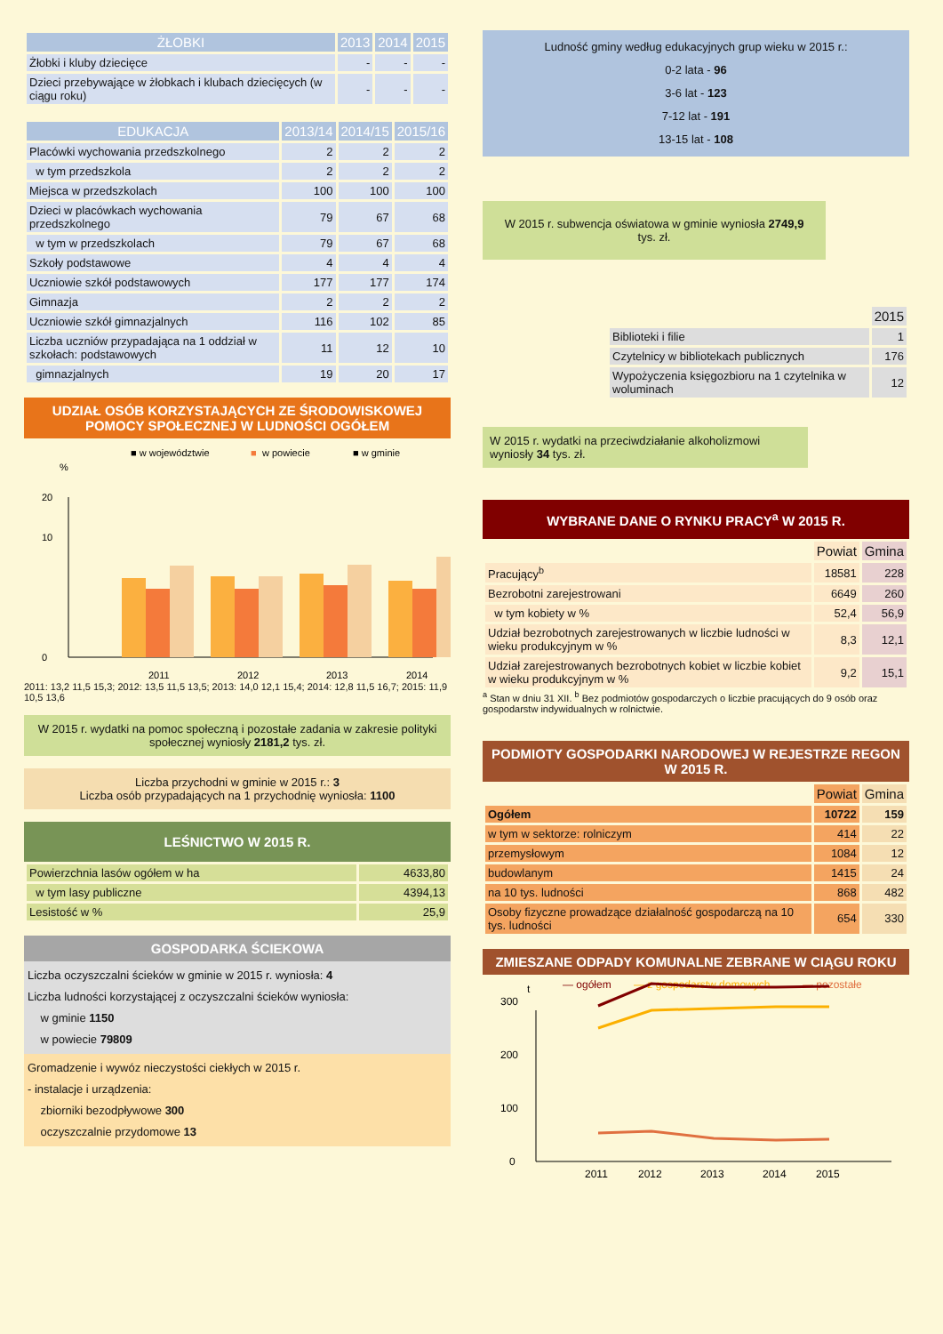| ŻŁOBKI | 2013 | 2014 | 2015 |
| --- | --- | --- | --- |
| Żłobki i kluby dziecięce | - | - | - |
| Dzieci przebywające w żłobkach i klubach dziecięcych (w ciągu roku) | - | - | - |
| EDUKACJA | 2013/14 | 2014/15 | 2015/16 |
| --- | --- | --- | --- |
| Placówki wychowania przedszkolnego | 2 | 2 | 2 |
| w tym przedszkola | 2 | 2 | 2 |
| Miejsca w przedszkolach | 100 | 100 | 100 |
| Dzieci w placówkach wychowania przedszkolnego | 79 | 67 | 68 |
| w tym w przedszkolach | 79 | 67 | 68 |
| Szkoły podstawowe | 4 | 4 | 4 |
| Uczniowie szkół podstawowych | 177 | 177 | 174 |
| Gimnazja | 2 | 2 | 2 |
| Uczniowie szkół gimnazjalnych | 116 | 102 | 85 |
| Liczba uczniów przypadająca na 1 oddział w szkołach: podstawowych | 11 | 12 | 10 |
| gimnazjalnych | 19 | 20 | 17 |
UDZIAŁ OSÓB KORZYSTAJĄCYCH ZE ŚRODOWISKOWEJ POMOCY SPOŁECZNEJ W LUDNOŚCI OGÓŁEM
■ w województwie
■
w powiecie
■ w gminie
%
0
20
10
2011
2012
2013
2014
2011: 13,2 11,5 15,3; 2012: 13,5 11,5 13,5; 2013: 14,0 12,1 15,4; 2014: 12,8 11,5 16,7; 2015: 11,9 10,5 13,6
W 2015 r. wydatki na pomoc społeczną i pozostałe zadania w zakresie polityki społecznej wyniosły 2181,2 tys. zł.
Liczba przychodni w gminie w 2015 r.: 3
Liczba osób przypadających na 1 przychodnię wyniosła: 1100
LEŚNICTWO W 2015 R.
| Powierzchnia lasów ogółem w ha | 4633,80 |
| w tym lasy publiczne | 4394,13 |
| Lesistość w % | 25,9 |
GOSPODARKA ŚCIEKOWA
Liczba oczyszczalni ścieków w gminie w 2015 r. wyniosła: 4
Liczba ludności korzystającej z oczyszczalni ścieków wyniosła:
w gminie 1150
w powiecie 79809
Gromadzenie i wywóz nieczystości ciekłych w 2015 r.
- instalacje i urządzenia:
zbiorniki bezodpływowe 300
oczyszczalnie przydomowe 13
Ludność gminy według edukacyjnych grup wieku w 2015 r.:
0-2 lata - 96
3-6 lat - 123
7-12 lat - 191
13-15 lat - 108
W 2015 r. subwencja oświatowa w gminie wyniosła 2749,9 tys. zł.
| | 2015 |
| Biblioteki i filie | 1 |
| Czytelnicy w bibliotekach publicznych | 176 |
| Wypożyczenia księgozbioru na 1 czytelnika w woluminach | 12 |
W 2015 r. wydatki na przeciwdziałanie alkoholizmowi wyniosły 34 tys. zł.
WYBRANE DANE O RYNKU PRACY<sup>a</sup> W 2015 R.
| | Powiat | Gmina |
| Pracujący<sup>b</sup> | 18581 | 228 |
| Bezrobotni zarejestrowani | 6649 | 260 |
| w tym kobiety w % | 52,4 | 56,9 |
| Udział bezrobotnych zarejestrowanych w liczbie ludności w wieku produkcyjnym w % | 8,3 | 12,1 |
| Udział zarejestrowanych bezrobotnych kobiet w liczbie kobiet w wieku produkcyjnym w % | 9,2 | 15,1 |
<sup>a</sup> Stan w dniu 31 XII. <sup>b</sup> Bez podmiotów gospodarczych o liczbie pracujących do 9 osób oraz gospodarstw indywidualnych w rolnictwie.
PODMIOTY GOSPODARKI NARODOWEJ W REJESTRZE REGON W 2015 R.
| | Powiat | Gmina |
| Ogółem | 10722 | 159 |
| w tym w sektorze: rolniczym | 414 | 22 |
| przemysłowym | 1084 | 12 |
| budowlanym | 1415 | 24 |
| na 10 tys. ludności | 868 | 482 |
| Osoby fizyczne prowadzące działalność gospodarczą na 10 tys. ludności | 654 | 330 |
ZMIESZANE ODPADY KOMUNALNE ZEBRANE W CIĄGU ROKU
t
— ogółem
— z gospodarstw domowych
— pozostałe
0
100
200
300
2011
2012
2013
2014
2015